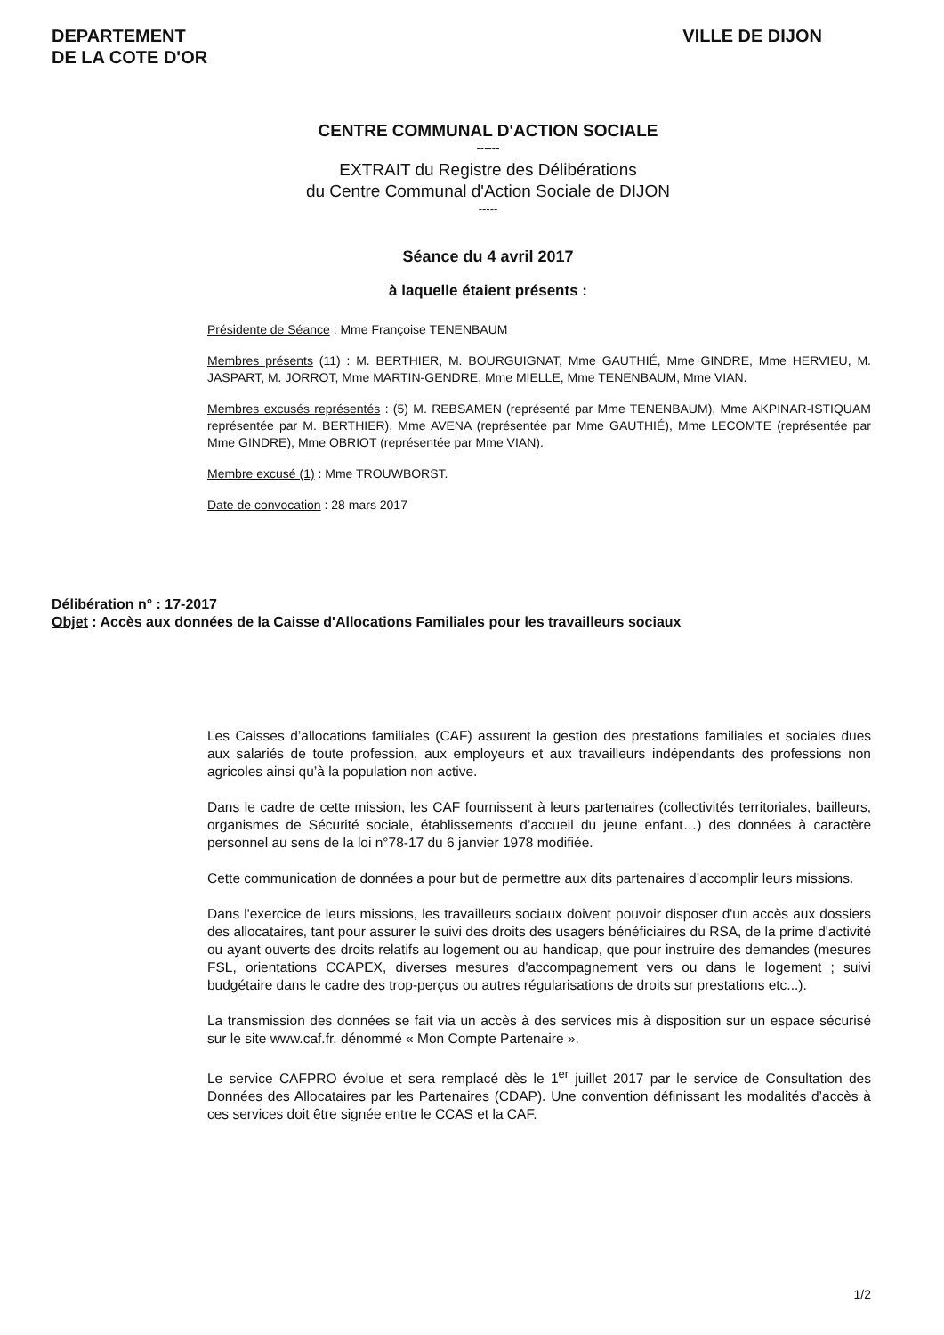DEPARTEMENT
DE LA COTE D'OR
VILLE DE DIJON
CENTRE COMMUNAL D'ACTION SOCIALE
------
EXTRAIT du Registre des Délibérations
du Centre Communal d'Action Sociale de DIJON
-----
Séance du 4 avril 2017
à laquelle étaient présents :
Présidente de Séance : Mme Françoise TENENBAUM
Membres présents (11) : M. BERTHIER, M. BOURGUIGNAT, Mme GAUTHIÉ, Mme GINDRE, Mme HERVIEU, M. JASPART, M. JORROT, Mme MARTIN-GENDRE, Mme MIELLE, Mme TENENBAUM, Mme VIAN.
Membres excusés représentés : (5) M. REBSAMEN (représenté par Mme TENENBAUM), Mme AKPINAR-ISTIQUAM représentée par M. BERTHIER), Mme AVENA (représentée par Mme GAUTHIÉ), Mme LECOMTE (représentée par Mme GINDRE), Mme OBRIOT (représentée par Mme VIAN).
Membre excusé (1) : Mme TROUWBORST.
Date de convocation : 28 mars 2017
Délibération n° : 17-2017
Objet : Accès aux données de la Caisse d'Allocations Familiales pour les travailleurs sociaux
Les Caisses d’allocations familiales (CAF) assurent la gestion des prestations familiales et sociales dues aux salariés de toute profession, aux employeurs et aux travailleurs indépendants des professions non agricoles ainsi qu’à la population non active.
Dans le cadre de cette mission, les CAF fournissent à leurs partenaires (collectivités territoriales, bailleurs, organismes de Sécurité sociale, établissements d’accueil du jeune enfant…) des données à caractère personnel au sens de la loi n°78-17 du 6 janvier 1978 modifiée.
Cette communication de données a pour but de permettre aux dits partenaires d’accomplir leurs missions.
Dans l'exercice de leurs missions, les travailleurs sociaux doivent pouvoir disposer d'un accès aux dossiers des allocataires, tant pour assurer le suivi des droits des usagers bénéficiaires du RSA, de la prime d'activité ou ayant ouverts des droits relatifs au logement ou au handicap, que pour instruire des demandes (mesures FSL, orientations CCAPEX, diverses mesures d'accompagnement vers ou dans le logement ; suivi budgétaire dans le cadre des trop-perçus ou autres régularisations de droits sur prestations etc...).
La transmission des données se fait via un accès à des services mis à disposition sur un espace sécurisé sur le site www.caf.fr, dénommé « Mon Compte Partenaire ».
Le service CAFPRO évolue et sera remplacé dès le 1<sup>er</sup> juillet 2017 par le service de Consultation des Données des Allocataires par les Partenaires (CDAP). Une convention définissant les modalités d’accès à ces services doit être signée entre le CCAS et la CAF.
1/2